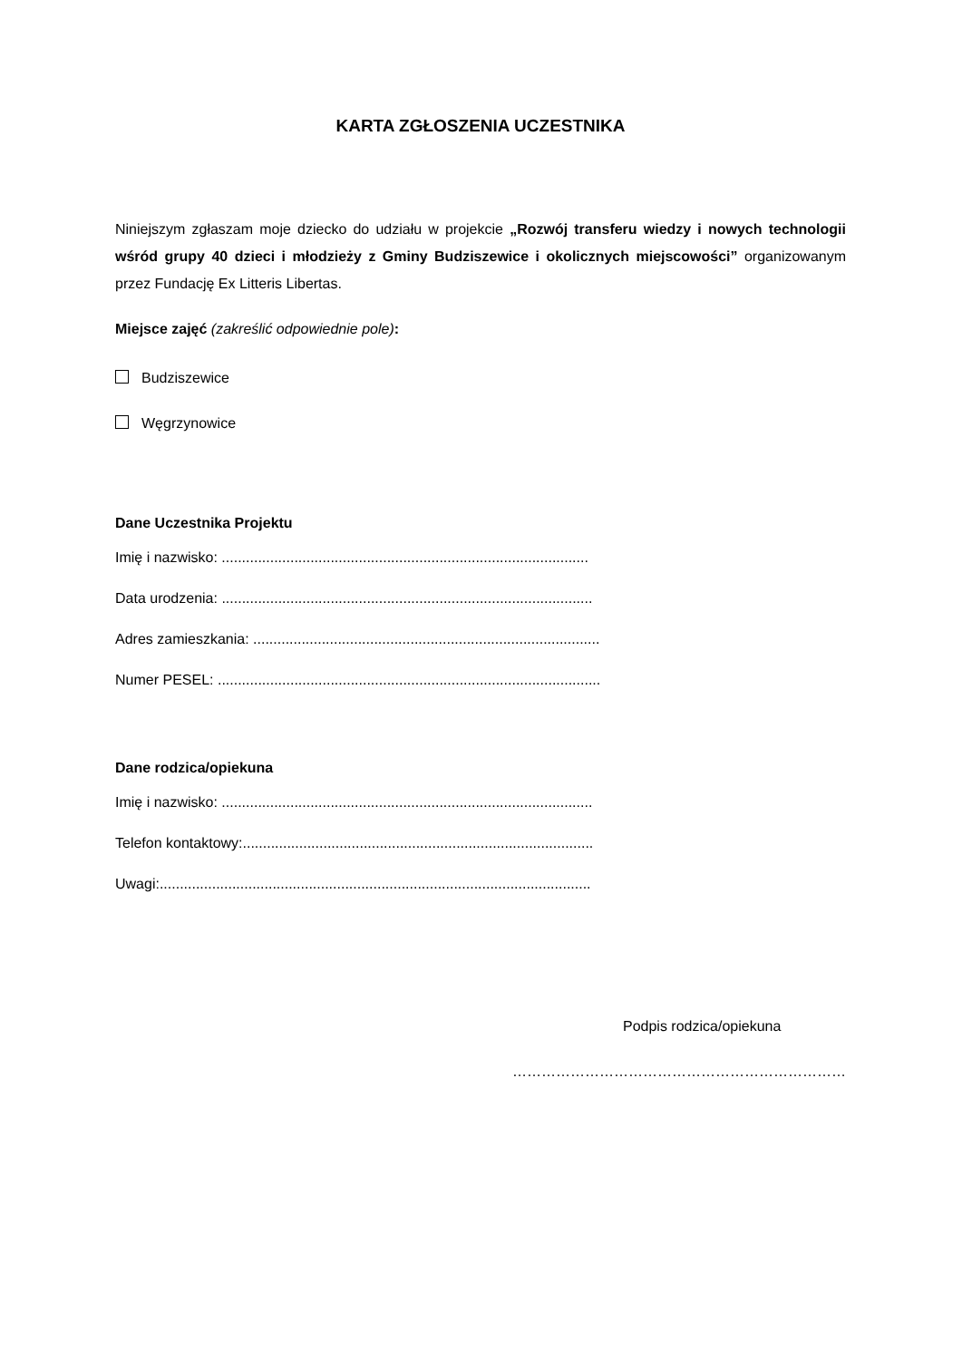KARTA ZGŁOSZENIA UCZESTNIKA
Niniejszym zgłaszam moje dziecko do udziału w projekcie „Rozwój transferu wiedzy i nowych technologii wśród grupy 40 dzieci i młodzieży z Gminy Budziszewice i okolicznych miejscowości” organizowanym przez Fundację Ex Litteris Libertas.
Miejsce zajęć (zakreślić odpowiednie pole):
Budziszewice
Węgrzynowice
Dane Uczestnika Projektu
Imię i nazwisko: ...........................................................................................
Data urodzenia: ............................................................................................
Adres zamieszkania: ......................................................................................
Numer PESEL: ...............................................................................................
Dane rodzica/opiekuna
Imię i nazwisko: ............................................................................................
Telefon kontaktowy:.......................................................................................
Uwagi:...........................................................................................................
Podpis rodzica/opiekuna
……………………………………………………………